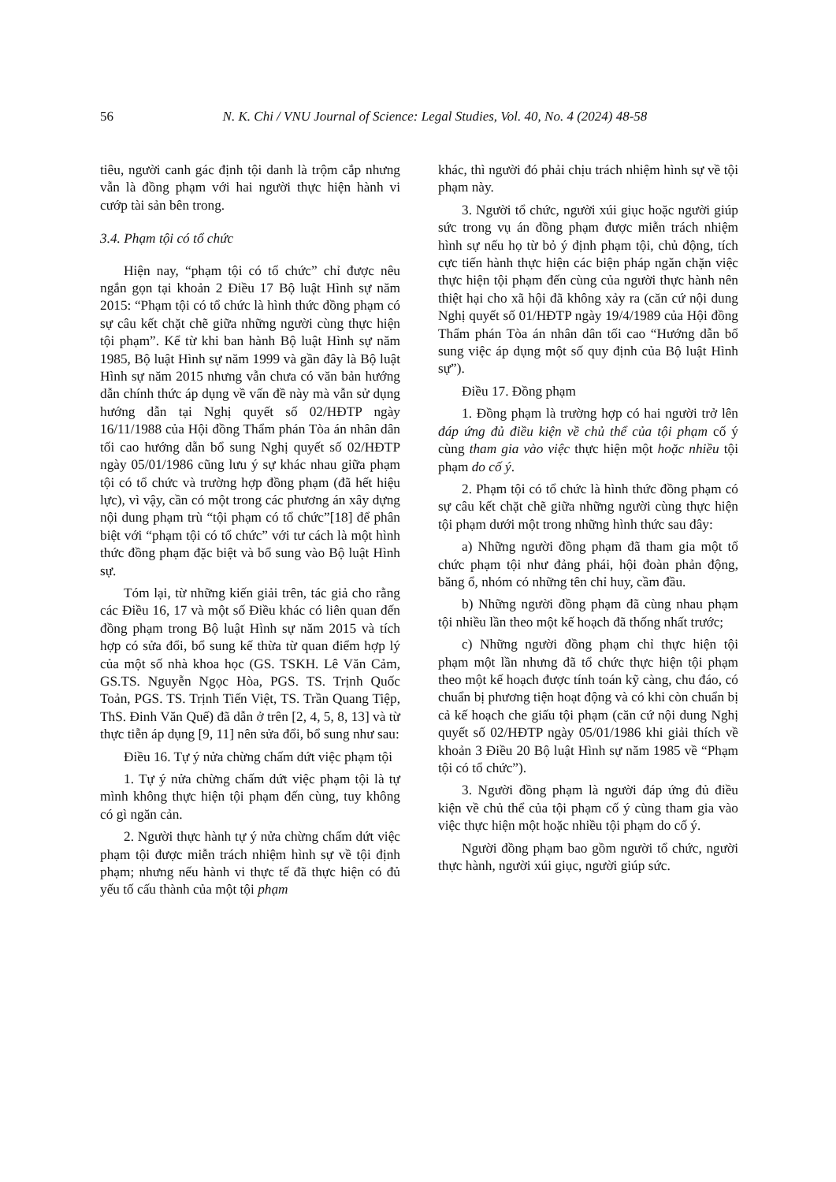56
N. K. Chi / VNU Journal of Science: Legal Studies, Vol. 40, No. 4 (2024) 48-58
tiêu, người canh gác định tội danh là trộm cắp nhưng vẫn là đồng phạm với hai người thực hiện hành vi cướp tài sản bên trong.
3.4. Phạm tội có tổ chức
Hiện nay, “phạm tội có tổ chức” chỉ được nêu ngắn gọn tại khoản 2 Điều 17 Bộ luật Hình sự năm 2015: “Phạm tội có tổ chức là hình thức đồng phạm có sự câu kết chặt chẽ giữa những người cùng thực hiện tội phạm”. Kể từ khi ban hành Bộ luật Hình sự năm 1985, Bộ luật Hình sự năm 1999 và gần đây là Bộ luật Hình sự năm 2015 nhưng vẫn chưa có văn bản hướng dẫn chính thức áp dụng về vấn đề này mà vẫn sử dụng hướng dẫn tại Nghị quyết số 02/HĐTP ngày 16/11/1988 của Hội đồng Thẩm phán Tòa án nhân dân tối cao hướng dẫn bổ sung Nghị quyết số 02/HĐTP ngày 05/01/1986 cũng lưu ý sự khác nhau giữa phạm tội có tổ chức và trường hợp đồng phạm (đã hết hiệu lực), vì vậy, cần có một trong các phương án xây dựng nội dung phạm trù “tội phạm có tổ chức”[18] để phân biệt với “phạm tội có tổ chức” với tư cách là một hình thức đồng phạm đặc biệt và bổ sung vào Bộ luật Hình sự.
Tóm lại, từ những kiến giải trên, tác giả cho rằng các Điều 16, 17 và một số Điều khác có liên quan đến đồng phạm trong Bộ luật Hình sự năm 2015 và tích hợp có sửa đổi, bổ sung kế thừa từ quan điểm hợp lý của một số nhà khoa học (GS. TSKH. Lê Văn Cảm, GS.TS. Nguyễn Ngọc Hòa, PGS. TS. Trịnh Quốc Toản, PGS. TS. Trịnh Tiến Việt, TS. Trần Quang Tiệp, ThS. Đinh Văn Quế) đã dẫn ở trên [2, 4, 5, 8, 13] và từ thực tiễn áp dụng [9, 11] nên sửa đổi, bổ sung như sau:
Điều 16. Tự ý nửa chừng chấm dứt việc phạm tội
1. Tự ý nửa chừng chấm dứt việc phạm tội là tự mình không thực hiện tội phạm đến cùng, tuy không có gì ngăn cản.
2. Người thực hành tự ý nửa chừng chấm dứt việc phạm tội được miễn trách nhiệm hình sự về tội định phạm; nhưng nếu hành vi thực tế đã thực hiện có đủ yếu tố cấu thành của một tội phạm
khác, thì người đó phải chịu trách nhiệm hình sự về tội phạm này.
3. Người tổ chức, người xúi giục hoặc người giúp sức trong vụ án đồng phạm được miễn trách nhiệm hình sự nếu họ từ bỏ ý định phạm tội, chủ động, tích cực tiến hành thực hiện các biện pháp ngăn chặn việc thực hiện tội phạm đến cùng của người thực hành nên thiệt hại cho xã hội đã không xảy ra (căn cứ nội dung Nghị quyết số 01/HĐTP ngày 19/4/1989 của Hội đồng Thẩm phán Tòa án nhân dân tối cao “Hướng dẫn bổ sung việc áp dụng một số quy định của Bộ luật Hình sự”).
Điều 17. Đồng phạm
1. Đồng phạm là trường hợp có hai người trở lên đáp ứng đủ điều kiện về chủ thể của tội phạm cố ý cùng tham gia vào việc thực hiện một hoặc nhiều tội phạm do cố ý.
2. Phạm tội có tổ chức là hình thức đồng phạm có sự câu kết chặt chẽ giữa những người cùng thực hiện tội phạm dưới một trong những hình thức sau đây:
a) Những người đồng phạm đã tham gia một tổ chức phạm tội như đảng phái, hội đoàn phản động, băng ổ, nhóm có những tên chỉ huy, cầm đầu.
b) Những người đồng phạm đã cùng nhau phạm tội nhiều lần theo một kế hoạch đã thống nhất trước;
c) Những người đồng phạm chỉ thực hiện tội phạm một lần nhưng đã tổ chức thực hiện tội phạm theo một kế hoạch được tính toán kỹ càng, chu đáo, có chuẩn bị phương tiện hoạt động và có khi còn chuẩn bị cả kế hoạch che giấu tội phạm (căn cứ nội dung Nghị quyết số 02/HĐTP ngày 05/01/1986 khi giải thích về khoản 3 Điều 20 Bộ luật Hình sự năm 1985 về “Phạm tội có tổ chức”).
3. Người đồng phạm là người đáp ứng đủ điều kiện về chủ thể của tội phạm cố ý cùng tham gia vào việc thực hiện một hoặc nhiều tội phạm do cố ý.
Người đồng phạm bao gồm người tổ chức, người thực hành, người xúi giục, người giúp sức.